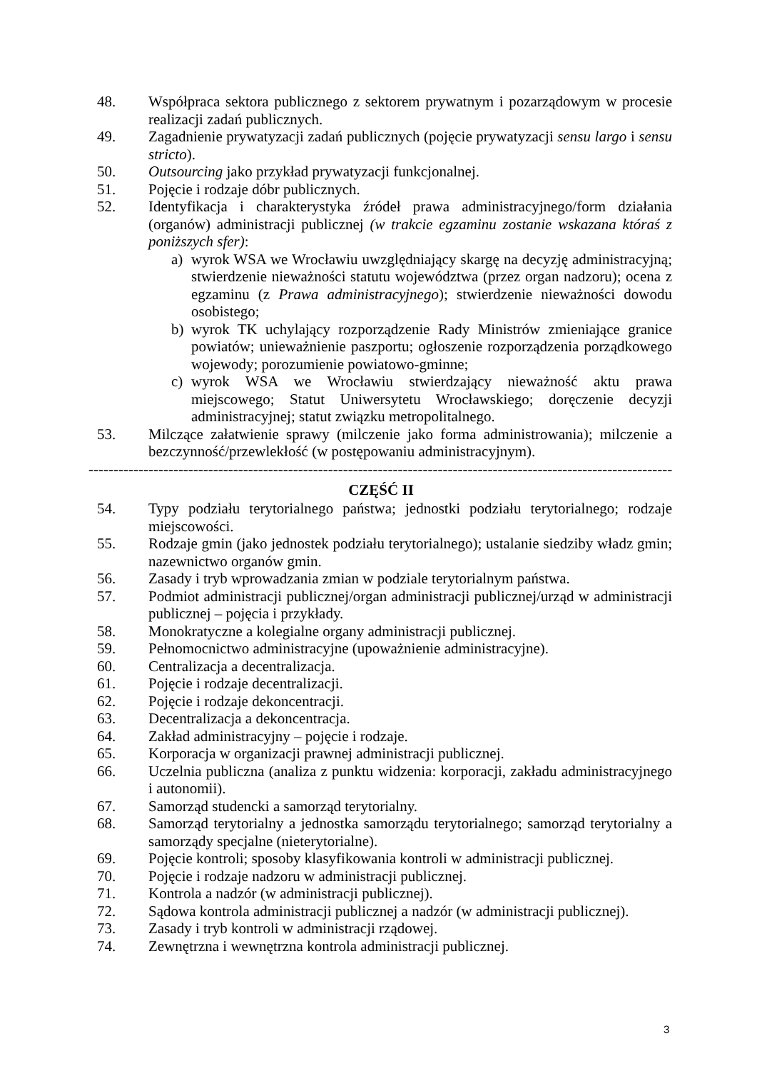48. Współpraca sektora publicznego z sektorem prywatnym i pozarządowym w procesie realizacji zadań publicznych.
49. Zagadnienie prywatyzacji zadań publicznych (pojęcie prywatyzacji sensu largo i sensu stricto).
50. Outsourcing jako przykład prywatyzacji funkcjonalnej.
51. Pojęcie i rodzaje dóbr publicznych.
52. Identyfikacja i charakterystyka źródeł prawa administracyjnego/form działania (organów) administracji publicznej (w trakcie egzaminu zostanie wskazana któraś z poniższych sfer):
a) wyrok WSA we Wrocławiu uwzględniający skargę na decyzję administracyjną; stwierdzenie nieważności statutu województwa (przez organ nadzoru); ocena z egzaminu (z Prawa administracyjnego); stwierdzenie nieważności dowodu osobistego;
b) wyrok TK uchylający rozporządzenie Rady Ministrów zmieniające granice powiatów; unieważnienie paszportu; ogłoszenie rozporządzenia porządkowego wojewody; porozumienie powiatowo-gminne;
c) wyrok WSA we Wrocławiu stwierdzający nieważność aktu prawa miejscowego; Statut Uniwersytetu Wrocławskiego; doręczenie decyzji administracyjnej; statut związku metropolitalnego.
53. Milczące załatwienie sprawy (milczenie jako forma administrowania); milczenie a bezczynność/przewlekłość (w postępowaniu administracyjnym).
-------------------------------------------------------------------------------------------------------------------------------
CZĘŚĆ II
54. Typy podziału terytorialnego państwa; jednostki podziału terytorialnego; rodzaje miejscowości.
55. Rodzaje gmin (jako jednostek podziału terytorialnego); ustalanie siedziby władz gmin; nazewnictwo organów gmin.
56. Zasady i tryb wprowadzania zmian w podziale terytorialnym państwa.
57. Podmiot administracji publicznej/organ administracji publicznej/urząd w administracji publicznej – pojęcia i przykłady.
58. Monokratyczne a kolegialne organy administracji publicznej.
59. Pełnomocnictwo administracyjne (upoważnienie administracyjne).
60. Centralizacja a decentralizacja.
61. Pojęcie i rodzaje decentralizacji.
62. Pojęcie i rodzaje dekoncentracji.
63. Decentralizacja a dekoncentracja.
64. Zakład administracyjny – pojęcie i rodzaje.
65. Korporacja w organizacji prawnej administracji publicznej.
66. Uczelnia publiczna (analiza z punktu widzenia: korporacji, zakładu administracyjnego i autonomii).
67. Samorząd studencki a samorząd terytorialny.
68. Samorząd terytorialny a jednostka samorządu terytorialnego; samorząd terytorialny a samorządy specjalne (nieterytorialne).
69. Pojęcie kontroli; sposoby klasyfikowania kontroli w administracji publicznej.
70. Pojęcie i rodzaje nadzoru w administracji publicznej.
71. Kontrola a nadzór (w administracji publicznej).
72. Sądowa kontrola administracji publicznej a nadzór (w administracji publicznej).
73. Zasady i tryb kontroli w administracji rządowej.
74. Zewnętrzna i wewnętrzna kontrola administracji publicznej.
3